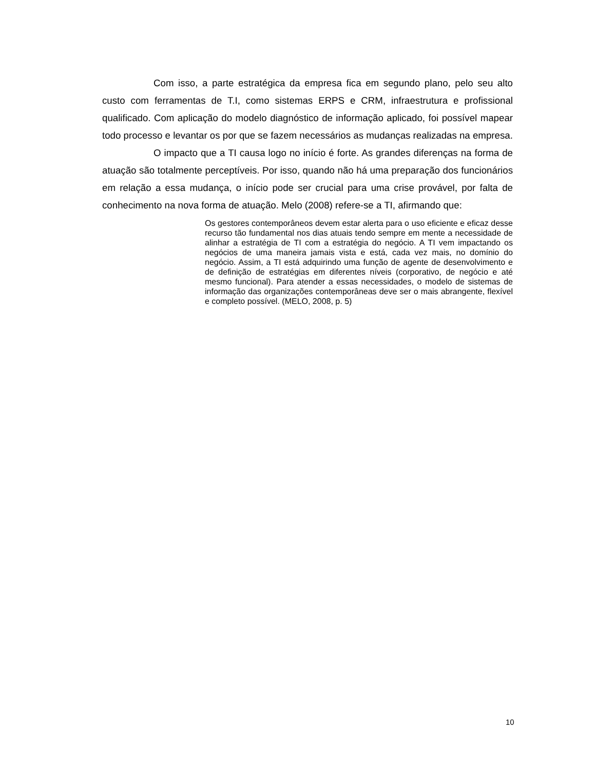Com isso, a parte estratégica da empresa fica em segundo plano, pelo seu alto custo com ferramentas de T.I, como sistemas ERPS e CRM, infraestrutura e profissional qualificado. Com aplicação do modelo diagnóstico de informação aplicado, foi possível mapear todo processo e levantar os por que se fazem necessários as mudanças realizadas na empresa.
O impacto que a TI causa logo no início é forte. As grandes diferenças na forma de atuação são totalmente perceptíveis. Por isso, quando não há uma preparação dos funcionários em relação a essa mudança, o início pode ser crucial para uma crise provável, por falta de conhecimento na nova forma de atuação. Melo (2008) refere-se a TI, afirmando que:
Os gestores contemporâneos devem estar alerta para o uso eficiente e eficaz desse recurso tão fundamental nos dias atuais tendo sempre em mente a necessidade de alinhar a estratégia de TI com a estratégia do negócio. A TI vem impactando os negócios de uma maneira jamais vista e está, cada vez mais, no domínio do negócio. Assim, a TI está adquirindo uma função de agente de desenvolvimento e de definição de estratégias em diferentes níveis (corporativo, de negócio e até mesmo funcional). Para atender a essas necessidades, o modelo de sistemas de informação das organizações contemporâneas deve ser o mais abrangente, flexível e completo possível. (MELO, 2008, p. 5)
10